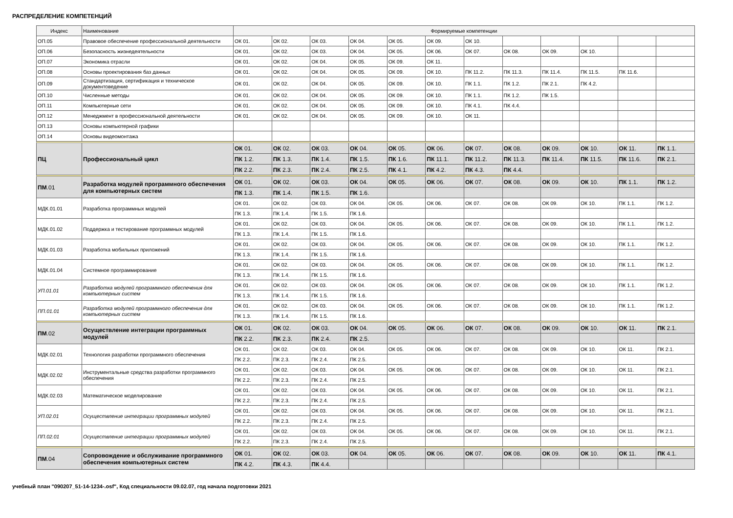РАСПРЕДЕЛЕНИЕ КОМПЕТЕНЦИЙ
| Индекс | Наименование | Формируемые компетенции | | | | | | | | | | | |
| --- | --- | --- | --- | --- | --- | --- | --- | --- | --- | --- | --- | --- | --- |
| ОП.05 | Правовое обеспечение профессиональной деятельности | ОК 01. | ОК 02. | ОК 03. | ОК 04. | ОК 05. | ОК 09. | ОК 10. | | | | | |
| ОП.06 | Безопасность жизнедеятельности | ОК 01. | ОК 02. | ОК 03. | ОК 04. | ОК 05. | ОК 06. | ОК 07. | ОК 08. | ОК 09. | ОК 10. | | |
| ОП.07 | Экономика отрасли | ОК 01. | ОК 02. | ОК 04. | ОК 05. | ОК 09. | ОК 11. | | | | | | |
| ОП.08 | Основы проектирования баз данных | ОК 01. | ОК 02. | ОК 04. | ОК 05. | ОК 09. | ОК 10. | ПК 11.2. | ПК 11.3. | ПК 11.4. | ПК 11.5. | ПК 11.6. | |
| ОП.09 | Стандартизация, сертификация и техническое документоведение | ОК 01. | ОК 02. | ОК 04. | ОК 05. | ОК 09. | ОК 10. | ПК 1.1. | ПК 1.2. | ПК 2.1. | ПК 4.2. | | |
| ОП.10 | Численные методы | ОК 01. | ОК 02. | ОК 04. | ОК 05. | ОК 09. | ОК 10. | ПК 1.1. | ПК 1.2. | ПК 1.5. | | | |
| ОП.11 | Компьютерные сети | ОК 01. | ОК 02. | ОК 04. | ОК 05. | ОК 09. | ОК 10. | ПК 4.1. | ПК 4.4. | | | | |
| ОП.12 | Менеджмент в профессиональной деятельности | ОК 01. | ОК 02. | ОК 04. | ОК 05. | ОК 09. | ОК 10. | ОК 11. | | | | | |
| ОП.13 | Основы компьютерной графики | | | | | | | | | | | | |
| ОП.14 | Основы видеомонтажа | | | | | | | | | | | | |
| ПЦ | Профессиональный цикл | ОК 01. | ОК 02. | ОК 03. | ОК 04. | ОК 05. | ОК 06. | ОК 07. | ОК 08. | ОК 09. | ОК 10. | ОК 11. | ПК 1.1. |
| | | ПК 1.2. | ПК 1.3. | ПК 1.4. | ПК 1.5. | ПК 1.6. | ПК 11.1. | ПК 11.2. | ПК 11.3. | ПК 11.4. | ПК 11.5. | ПК 11.6. | ПК 2.1. |
| | | ПК 2.2. | ПК 2.3. | ПК 2.4. | ПК 2.5. | ПК 4.1. | ПК 4.2. | ПК 4.3. | ПК 4.4. | | | | |
| ПМ .01 | Разработка модулей программного обеспечения для компьютерных систем | ОК 01. | ОК 02. | ОК 03. | ОК 04. | ОК 05. | ОК 06. | ОК 07. | ОК 08. | ОК 09. | ОК 10. | ПК 1.1. | ПК 1.2. |
| | | ПК 1.3. | ПК 1.4. | ПК 1.5. | ПК 1.6. | | | | | | | | |
| МДК.01.01 | Разработка программных модулей | ОК 01. | ОК 02. | ОК 03. | ОК 04. | ОК 05. | ОК 06. | ОК 07. | ОК 08. | ОК 09. | ОК 10. | ПК 1.1. | ПК 1.2. |
| | | ПК 1.3. | ПК 1.4. | ПК 1.5. | ПК 1.6. | | | | | | | | |
| МДК.01.02 | Поддержка и тестирование программных модулей | ОК 01. | ОК 02. | ОК 03. | ОК 04. | ОК 05. | ОК 06. | ОК 07. | ОК 08. | ОК 09. | ОК 10. | ПК 1.1. | ПК 1.2. |
| | | ПК 1.3. | ПК 1.4. | ПК 1.5. | ПК 1.6. | | | | | | | | |
| МДК.01.03 | Разработка мобильных приложений | ОК 01. | ОК 02. | ОК 03. | ОК 04. | ОК 05. | ОК 06. | ОК 07. | ОК 08. | ОК 09. | ОК 10. | ПК 1.1. | ПК 1.2. |
| | | ПК 1.3. | ПК 1.4. | ПК 1.5. | ПК 1.6. | | | | | | | | |
| МДК.01.04 | Системное программирование | ОК 01. | ОК 02. | ОК 03. | ОК 04. | ОК 05. | ОК 06. | ОК 07. | ОК 08. | ОК 09. | ОК 10. | ПК 1.1. | ПК 1.2. |
| | | ПК 1.3. | ПК 1.4. | ПК 1.5. | ПК 1.6. | | | | | | | | |
| УП.01.01 | Разработка модулей программного обеспечения для компьютерных систем | ОК 01. | ОК 02. | ОК 03. | ОК 04. | ОК 05. | ОК 06. | ОК 07. | ОК 08. | ОК 09. | ОК 10. | ПК 1.1. | ПК 1.2. |
| | | ПК 1.3. | ПК 1.4. | ПК 1.5. | ПК 1.6. | | | | | | | | |
| ПП.01.01 | Разработка модулей программного обеспечения для компьютерных систем | ОК 01. | ОК 02. | ОК 03. | ОК 04. | ОК 05. | ОК 06. | ОК 07. | ОК 08. | ОК 09. | ОК 10. | ПК 1.1. | ПК 1.2. |
| | | ПК 1.3. | ПК 1.4. | ПК 1.5. | ПК 1.6. | | | | | | | | |
| ПМ .02 | Осуществление интеграции программных модулей | ОК 01. | ОК 02. | ОК 03. | ОК 04. | ОК 05. | ОК 06. | ОК 07. | ОК 08. | ОК 09. | ОК 10. | ОК 11. | ПК 2.1. |
| | | ПК 2.2. | ПК 2.3. | ПК 2.4. | ПК 2.5. | | | | | | | | |
| МДК.02.01 | Технология разработки программного обеспечения | ОК 01. | ОК 02. | ОК 03. | ОК 04. | ОК 05. | ОК 06. | ОК 07. | ОК 08. | ОК 09. | ОК 10. | ОК 11. | ПК 2.1. |
| | | ПК 2.2. | ПК 2.3. | ПК 2.4. | ПК 2.5. | | | | | | | | |
| МДК.02.02 | Инструментальные средства разработки программного обеспечения | ОК 01. | ОК 02. | ОК 03. | ОК 04. | ОК 05. | ОК 06. | ОК 07. | ОК 08. | ОК 09. | ОК 10. | ОК 11. | ПК 2.1. |
| | | ПК 2.2. | ПК 2.3. | ПК 2.4. | ПК 2.5. | | | | | | | | |
| МДК.02.03 | Математическое моделирование | ОК 01. | ОК 02. | ОК 03. | ОК 04. | ОК 05. | ОК 06. | ОК 07. | ОК 08. | ОК 09. | ОК 10. | ОК 11. | ПК 2.1. |
| | | ПК 2.2. | ПК 2.3. | ПК 2.4. | ПК 2.5. | | | | | | | | |
| УП.02.01 | Осуществление интеграции программных модулей | ОК 01. | ОК 02. | ОК 03. | ОК 04. | ОК 05. | ОК 06. | ОК 07. | ОК 08. | ОК 09. | ОК 10. | ОК 11. | ПК 2.1. |
| | | ПК 2.2. | ПК 2.3. | ПК 2.4. | ПК 2.5. | | | | | | | | |
| ПП.02.01 | Осуществление интеграции программных модулей | ОК 01. | ОК 02. | ОК 03. | ОК 04. | ОК 05. | ОК 06. | ОК 07. | ОК 08. | ОК 09. | ОК 10. | ОК 11. | ПК 2.1. |
| | | ПК 2.2. | ПК 2.3. | ПК 2.4. | ПК 2.5. | | | | | | | | |
| ПМ .04 | Сопровождение и обслуживание программного обеспечения компьютерных систем | ОК 01. | ОК 02. | ОК 03. | ОК 04. | ОК 05. | ОК 06. | ОК 07. | ОК 08. | ОК 09. | ОК 10. | ОК 11. | ПК 4.1. |
| | | ПК 4.2. | ПК 4.3. | ПК 4.4. | | | | | | | | | |
учебный план "090207_51-14-1234-.osf", Код специальности 09.02.07, год начала подготовки 2021